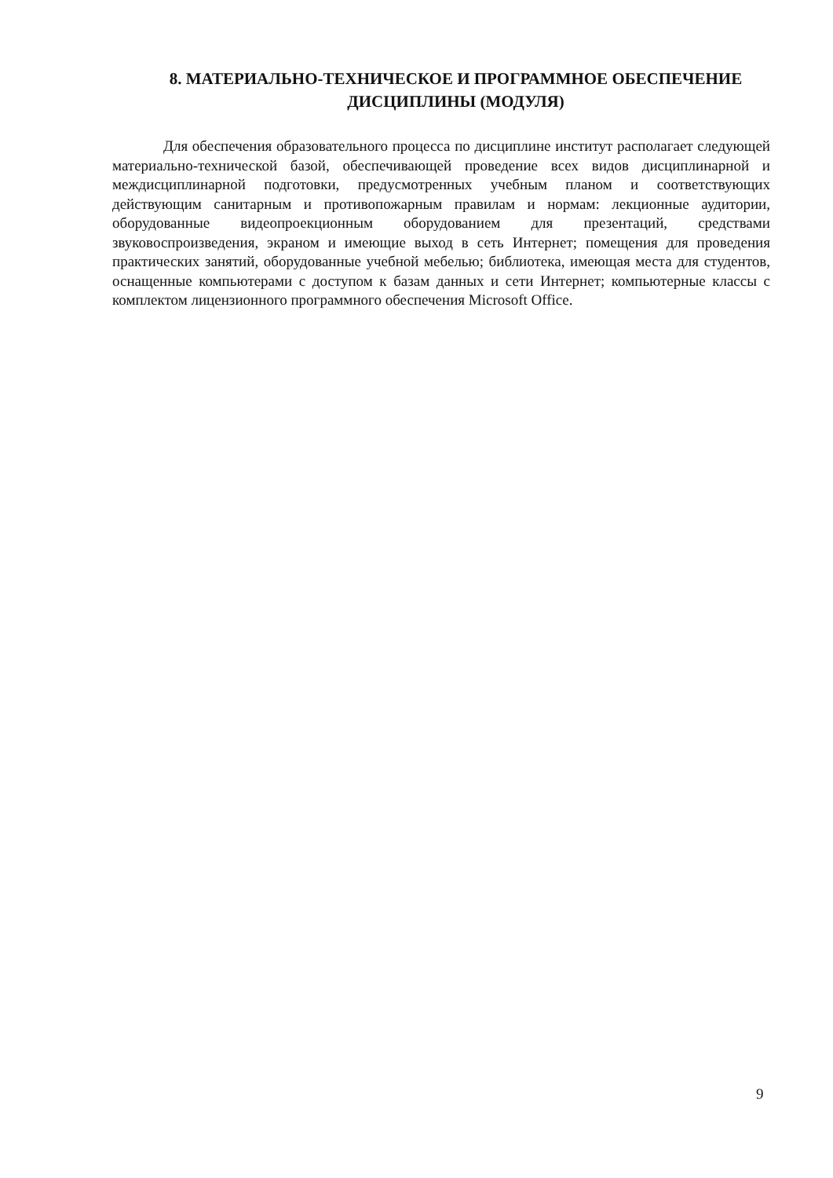8. МАТЕРИАЛЬНО-ТЕХНИЧЕСКОЕ И ПРОГРАММНОЕ ОБЕСПЕЧЕНИЕ
ДИСЦИПЛИНЫ (МОДУЛЯ)
Для обеспечения образовательного процесса по дисциплине институт располагает следующей материально-технической базой, обеспечивающей проведение всех видов дисциплинарной и междисциплинарной подготовки, предусмотренных учебным планом и соответствующих действующим санитарным и противопожарным правилам и нормам: лекционные аудитории, оборудованные видеопроекционным оборудованием для презентаций, средствами звуковоспроизведения, экраном и имеющие выход в сеть Интернет; помещения для проведения практических занятий, оборудованные учебной мебелью; библиотека, имеющая места для студентов, оснащенные компьютерами с доступом к базам данных и сети Интернет; компьютерные классы с комплектом лицензионного программного обеспечения Microsoft Office.
9